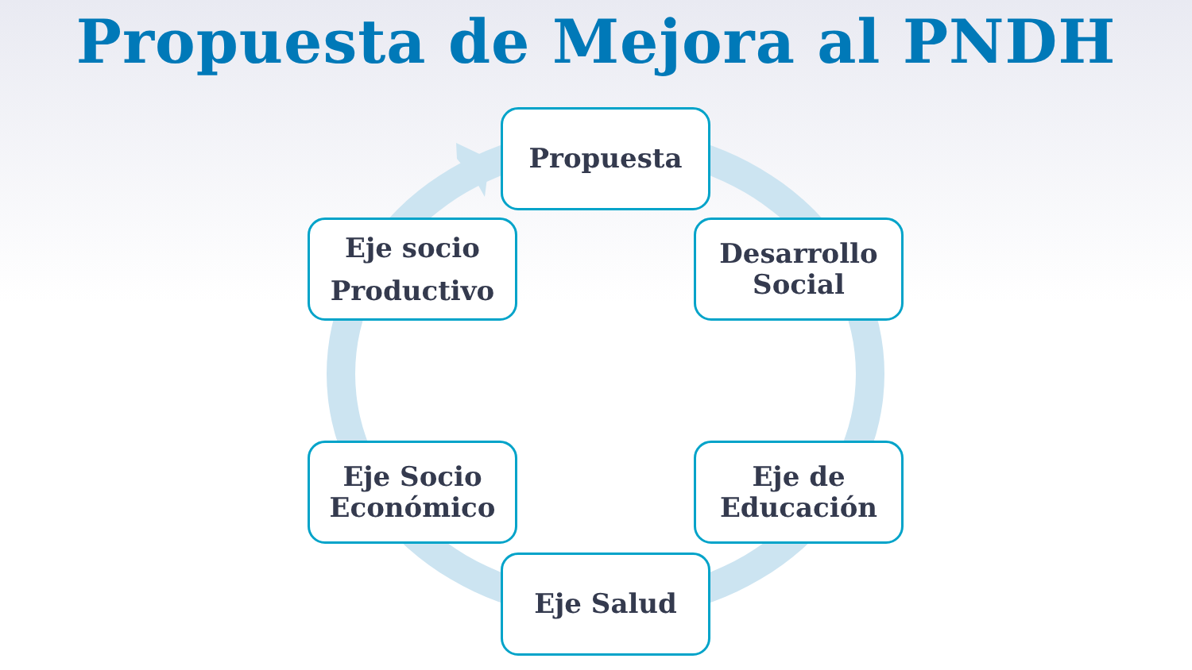Propuesta de Mejora al PNDH
Propuesta
Desarrollo
Social
Eje de
Educación
Eje Salud
Eje Socio
Económico
Eje socio
Productivo